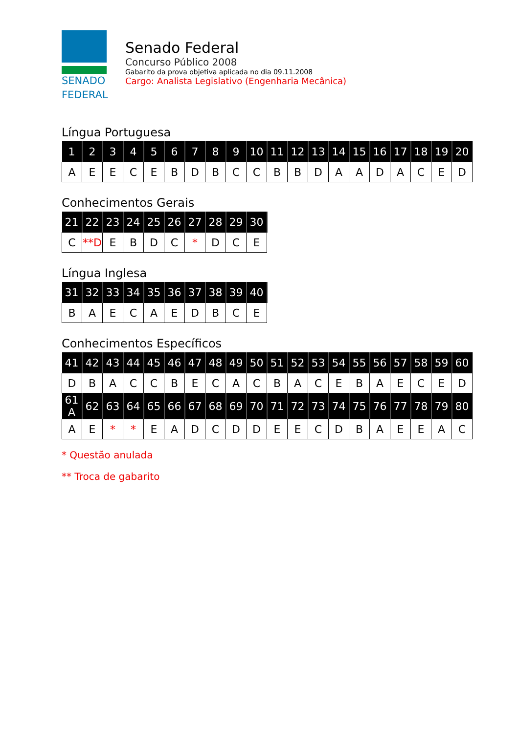SENADO
FEDERAL
Senado Federal
Concurso Público 2008
Gabarito da prova objetiva aplicada no dia 09.11.2008
Cargo: Analista Legislativo (Engenharia Mecânica)
Língua Portuguesa
| 1 | 2 | 3 | 4 | 5 | 6 | 7 | 8 | 9 | 10 | 11 | 12 | 13 | 14 | 15 | 16 | 17 | 18 | 19 | 20 |
| --- | --- | --- | --- | --- | --- | --- | --- | --- | --- | --- | --- | --- | --- | --- | --- | --- | --- | --- | --- |
| A | E | E | C | E | B | D | B | C | C | B | B | D | A | A | D | A | C | E | D |
Conhecimentos Gerais
| 21 | 22 | 23 | 24 | 25 | 26 | 27 | 28 | 29 | 30 |
| --- | --- | --- | --- | --- | --- | --- | --- | --- | --- |
| C | **D | E | B | D | C | * | D | C | E |
Língua Inglesa
| 31 | 32 | 33 | 34 | 35 | 36 | 37 | 38 | 39 | 40 |
| --- | --- | --- | --- | --- | --- | --- | --- | --- | --- |
| B | A | E | C | A | E | D | B | C | E |
Conhecimentos Específicos
| 41 | 42 | 43 | 44 | 45 | 46 | 47 | 48 | 49 | 50 | 51 | 52 | 53 | 54 | 55 | 56 | 57 | 58 | 59 | 60 |
| --- | --- | --- | --- | --- | --- | --- | --- | --- | --- | --- | --- | --- | --- | --- | --- | --- | --- | --- | --- |
| D | B | A | C | C | B | E | C | A | C | B | A | C | E | B | A | E | C | E | D |
| 61 A | 62 | 63 | 64 | 65 | 66 | 67 | 68 | 69 | 70 | 71 | 72 | 73 | 74 | 75 | 76 | 77 | 78 | 79 | 80 |
| A | E | * | * | E | A | D | C | D | D | E | E | C | D | B | A | E | E | A | C |
* Questão anulada
** Troca de gabarito